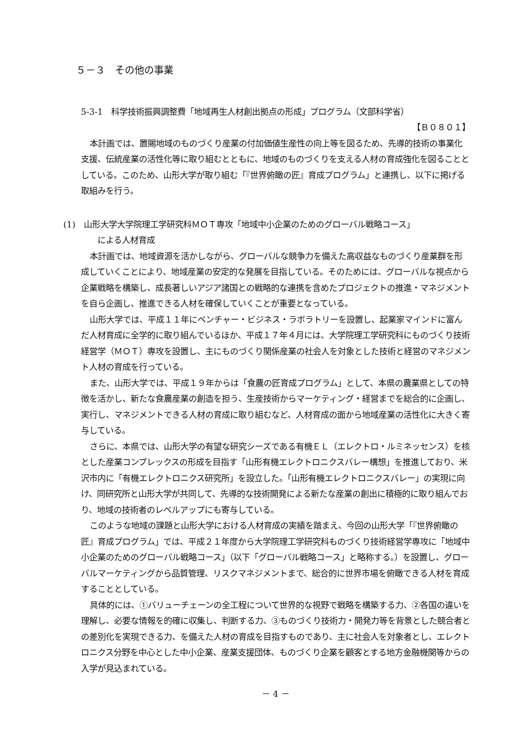５－３　その他の事業
5-3-1　科学技術振興調整費「地域再生人材創出拠点の形成」プログラム（文部科学省）
【Ｂ０８０１】
本計画では、置賜地域のものづくり産業の付加価値生産性の向上等を図るため、先導的技術の事業化支援、伝統産業の活性化等に取り組むとともに、地域のものづくりを支える人材の育成強化を図ることとしている。このため、山形大学が取り組む「『世界俯瞰の匠』育成プログラム」と連携し、以下に掲げる取組みを行う。
(1)　山形大学大学院理工学研究科ＭＯＴ専攻「地域中小企業のためのグローバル戦略コース」
　　による人材育成
本計画では、地域資源を活かしながら、グローバルな競争力を備えた高収益なものづくり産業群を形成していくことにより、地域産業の安定的な発展を目指している。そのためには、グローバルな視点から企業戦略を構築し、成長著しいアジア諸国との戦略的な連携を含めたプロジェクトの推進・マネジメントを自ら企画し、推進できる人材を確保していくことが重要となっている。
山形大学では、平成１１年にベンチャー・ビジネス・ラボラトリーを設置し、起業家マインドに富んだ人材育成に全学的に取り組んでいるほか、平成１７年４月には、大学院理工学研究科にものづくり技術経営学（ＭＯＴ）専攻を設置し、主にものづくり関係産業の社会人を対象とした技術と経営のマネジメント人材の育成を行っている。
また、山形大学では、平成１９年からは「食農の匠育成プログラム」として、本県の農業県としての特徴を活かし、新たな食農産業の創造を担う、生産技術からマーケティング・経営までを総合的に企画し、実行し、マネジメントできる人材の育成に取り組むなど、人材育成の面から地域産業の活性化に大きく寄与している。
さらに、本県では、山形大学の有望な研究シーズである有機ＥＬ（エレクトロ・ルミネッセンス）を核とした産業コンプレックスの形成を目指す「山形有機エレクトロニクスバレー構想」を推進しており、米沢市内に「有機エレクトロニクス研究所」を設立した。「山形有機エレクトロニクスバレー」の実現に向け、同研究所と山形大学が共同して、先導的な技術開発による新たな産業の創出に積極的に取り組んでおり、地域の技術者のレベルアップにも寄与している。
このような地域の課題と山形大学における人材育成の実績を踏まえ、今回の山形大学「『世界俯瞰の匠』育成プログラム」では、平成２１年度から大学院理工学研究科ものづくり技術経営学専攻に「地域中小企業のためのグローバル戦略コース」（以下「グローバル戦略コース」と略称する。）を設置し、グローバルマーケティングから品質管理、リスクマネジメントまで、総合的に世界市場を俯瞰できる人材を育成することとしている。
具体的には、①バリューチェーンの全工程について世界的な視野で戦略を構築する力、②各国の違いを理解し、必要な情報を的確に収集し、判断する力、③ものづくり技術力・開発力等を背景とした競合者との差別化を実現できる力、を備えた人材の育成を目指すものであり、主に社会人を対象者とし、エレクトロニクス分野を中心とした中小企業、産業支援団体、ものづくり企業を顧客とする地方金融機関等からの入学が見込まれている。
－ 4 －